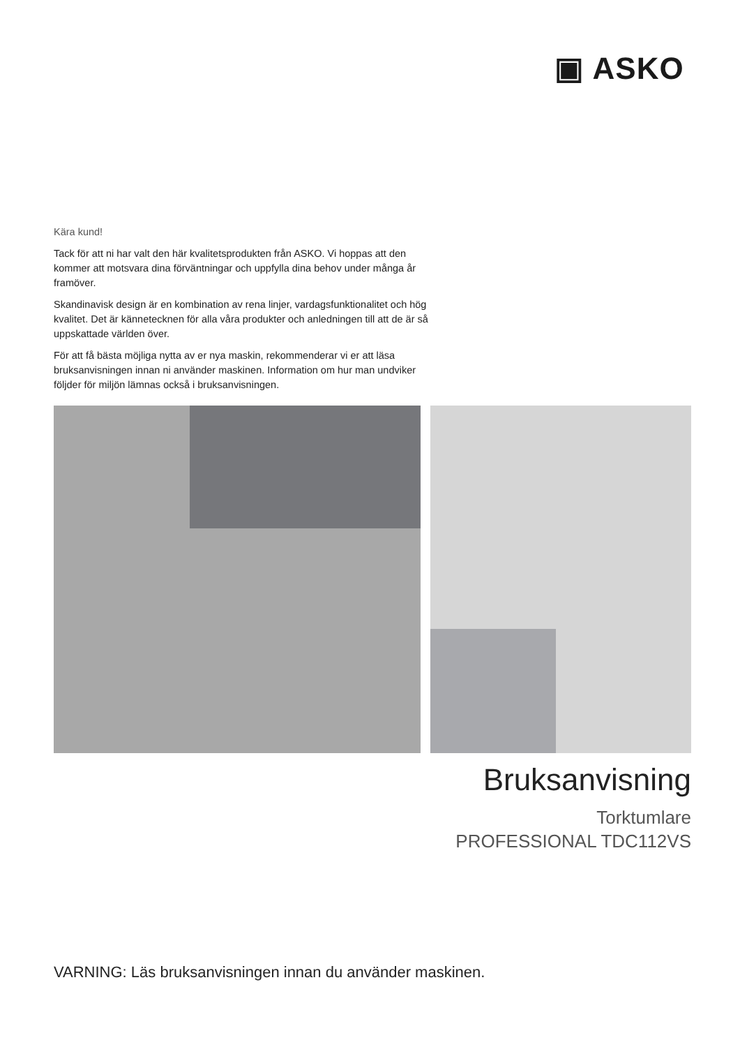▣ ASKO
Kära kund!
Tack för att ni har valt den här kvalitetsprodukten från ASKO. Vi hoppas att den kommer att motsvara dina förväntningar och uppfylla dina behov under många år framöver.
Skandinavisk design är en kombination av rena linjer, vardagsfunktionalitet och hög kvalitet. Det är kännetecknen för alla våra produkter och anledningen till att de är så uppskattade världen över.
För att få bästa möjliga nytta av er nya maskin, rekommenderar vi er att läsa bruksanvisningen innan ni använder maskinen. Information om hur man undviker följder för miljön lämnas också i bruksanvisningen.
Bruksanvisning
Torktumlare
PROFESSIONAL TDC112VS
VARNING: Läs bruksanvisningen innan du använder maskinen.